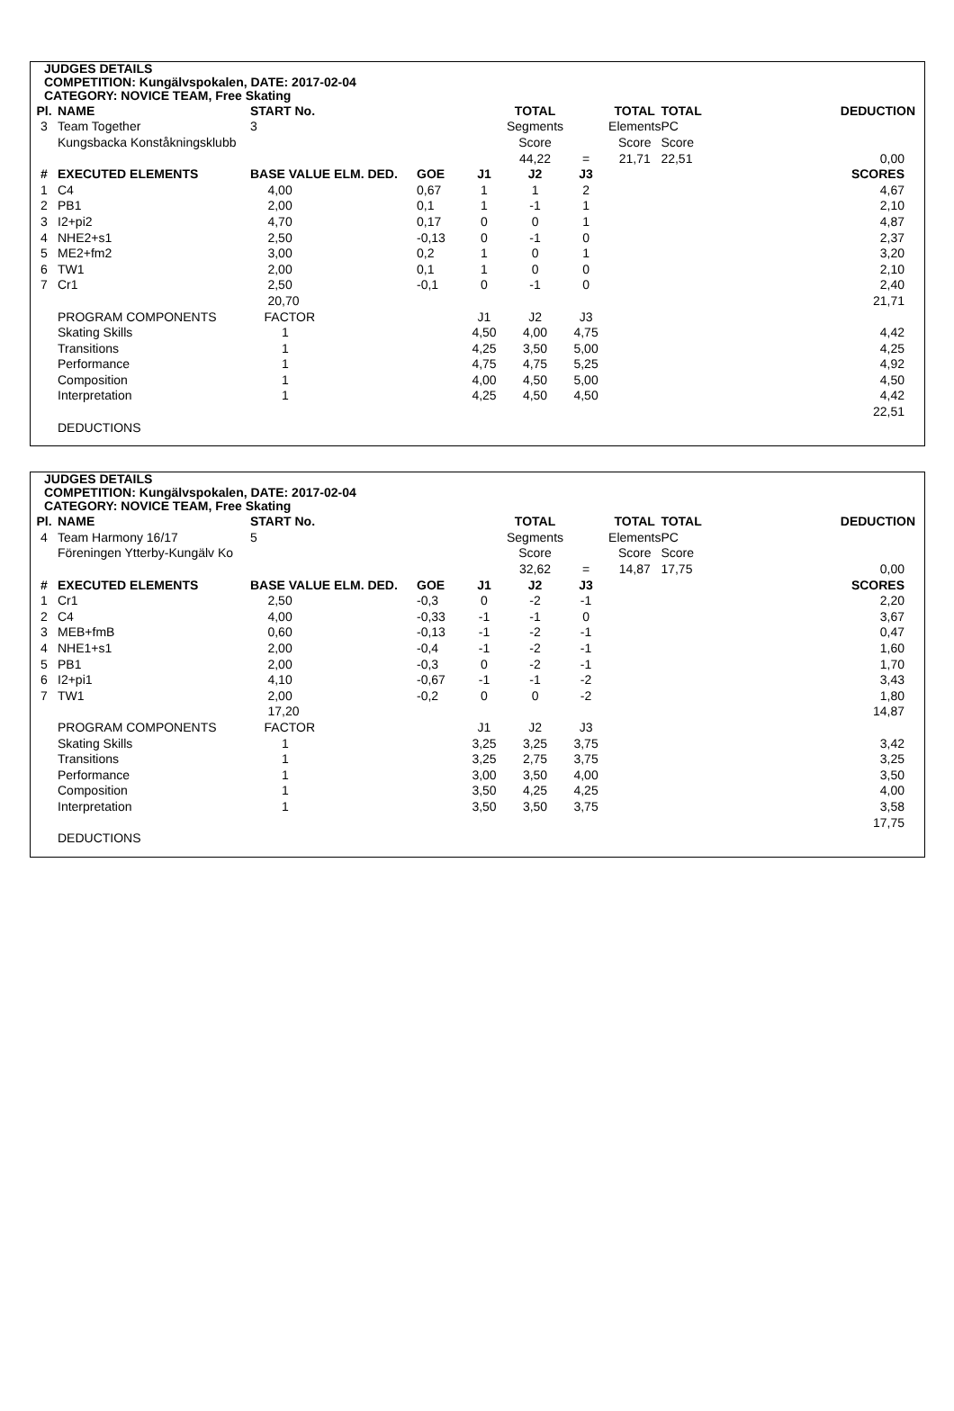JUDGES DETAILS
COMPETITION: Kungälvspokalen, DATE: 2017-02-04
CATEGORY: NOVICE TEAM, Free Skating
| Pl. | NAME | START No. | | | TOTAL | | TOTAL | TOTAL | DEDUCTION |
| 3 | Team Together | 3 | | | Segments | | Elements | PC | |
| | Kungsbacka Konståkningsklubb | | | | Score | | Score | Score | |
| | | | | | 44,22 | = | 21,71 | 22,51 | 0,00 |
| # | EXECUTED ELEMENTS | BASE VALUE ELM. DED. | GOE | J1 | J2 | J3 | | | SCORES |
| 1 | C4 | 4,00 | 0,67 | 1 | 1 | 2 | | | 4,67 |
| 2 | PB1 | 2,00 | 0,1 | 1 | -1 | 1 | | | 2,10 |
| 3 | I2+pi2 | 4,70 | 0,17 | 0 | 0 | 1 | | | 4,87 |
| 4 | NHE2+s1 | 2,50 | -0,13 | 0 | -1 | 0 | | | 2,37 |
| 5 | ME2+fm2 | 3,00 | 0,2 | 1 | 0 | 1 | | | 3,20 |
| 6 | TW1 | 2,00 | 0,1 | 1 | 0 | 0 | | | 2,10 |
| 7 | Cr1 | 2,50 | -0,1 | 0 | -1 | 0 | | | 2,40 |
| | | 20,70 | | | | | | | 21,71 |
| | PROGRAM COMPONENTS | FACTOR | | J1 | J2 | J3 | | | |
| | Skating Skills | 1 | | 4,50 | 4,00 | 4,75 | | | 4,42 |
| | Transitions | 1 | | 4,25 | 3,50 | 5,00 | | | 4,25 |
| | Performance | 1 | | 4,75 | 4,75 | 5,25 | | | 4,92 |
| | Composition | 1 | | 4,00 | 4,50 | 5,00 | | | 4,50 |
| | Interpretation | 1 | | 4,25 | 4,50 | 4,50 | | | 4,42 |
| | | | | | | | | | 22,51 |
| | DEDUCTIONS | | | | | | | | |
JUDGES DETAILS
COMPETITION: Kungälvspokalen, DATE: 2017-02-04
CATEGORY: NOVICE TEAM, Free Skating
| Pl. | NAME | START No. | | | TOTAL | | TOTAL | TOTAL | DEDUCTION |
| 4 | Team Harmony 16/17 | 5 | | | Segments | | Elements | PC | |
| | Föreningen Ytterby-Kungälv Ko | | | | Score | | Score | Score | |
| | | | | | 32,62 | = | 14,87 | 17,75 | 0,00 |
| # | EXECUTED ELEMENTS | BASE VALUE ELM. DED. | GOE | J1 | J2 | J3 | | | SCORES |
| 1 | Cr1 | 2,50 | -0,3 | 0 | -2 | -1 | | | 2,20 |
| 2 | C4 | 4,00 | -0,33 | -1 | -1 | 0 | | | 3,67 |
| 3 | MEB+fmB | 0,60 | -0,13 | -1 | -2 | -1 | | | 0,47 |
| 4 | NHE1+s1 | 2,00 | -0,4 | -1 | -2 | -1 | | | 1,60 |
| 5 | PB1 | 2,00 | -0,3 | 0 | -2 | -1 | | | 1,70 |
| 6 | I2+pi1 | 4,10 | -0,67 | -1 | -1 | -2 | | | 3,43 |
| 7 | TW1 | 2,00 | -0,2 | 0 | 0 | -2 | | | 1,80 |
| | | 17,20 | | | | | | | 14,87 |
| | PROGRAM COMPONENTS | FACTOR | | J1 | J2 | J3 | | | |
| | Skating Skills | 1 | | 3,25 | 3,25 | 3,75 | | | 3,42 |
| | Transitions | 1 | | 3,25 | 2,75 | 3,75 | | | 3,25 |
| | Performance | 1 | | 3,00 | 3,50 | 4,00 | | | 3,50 |
| | Composition | 1 | | 3,50 | 4,25 | 4,25 | | | 4,00 |
| | Interpretation | 1 | | 3,50 | 3,50 | 3,75 | | | 3,58 |
| | | | | | | | | | 17,75 |
| | DEDUCTIONS | | | | | | | | |